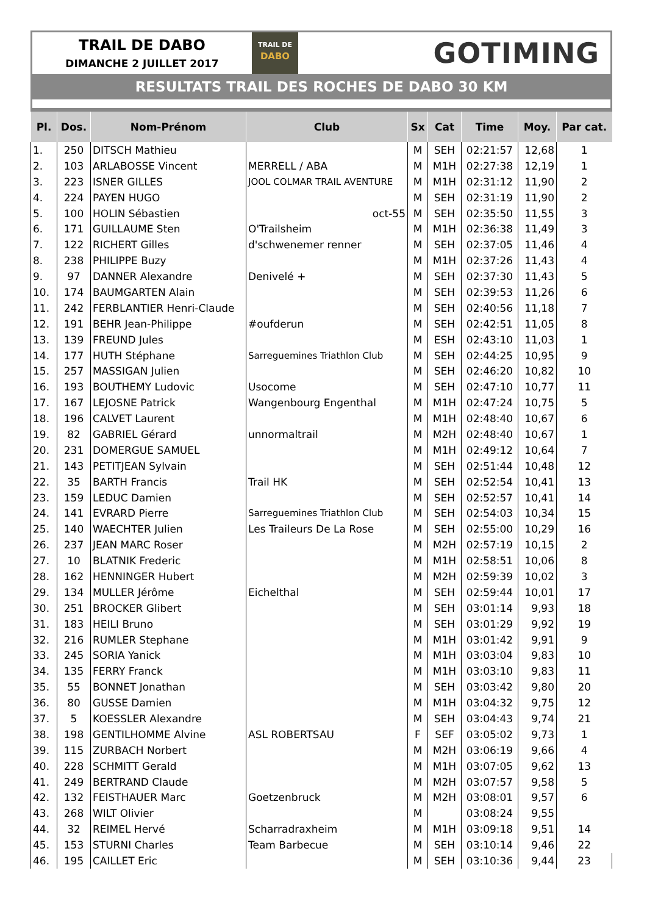TRAIL DE DABO
DIMANCHE 2 JUILLET 2017
TRAIL DE
DABO
GOTIMING
RESULTATS TRAIL DES ROCHES DE DABO 30 KM
| Pl. | Dos. | Nom-Prénom | Club | Sx | Cat | Time | Moy. | Par cat. |
| --- | --- | --- | --- | --- | --- | --- | --- | --- |
| 1. | 250 | DITSCH Mathieu | | M | SEH | 02:21:57 | 12,68 | 1 |
| 2. | 103 | ARLABOSSE Vincent | MERRELL / ABA | M | M1H | 02:27:38 | 12,19 | 1 |
| 3. | 223 | ISNER GILLES | JOOL COLMAR TRAIL AVENTURE | M | M1H | 02:31:12 | 11,90 | 2 |
| 4. | 224 | PAYEN HUGO | | M | SEH | 02:31:19 | 11,90 | 2 |
| 5. | 100 | HOLIN Sébastien | oct-55 | M | SEH | 02:35:50 | 11,55 | 3 |
| 6. | 171 | GUILLAUME Sten | O'Trailsheim | M | M1H | 02:36:38 | 11,49 | 3 |
| 7. | 122 | RICHERT Gilles | d'schwenemer renner | M | SEH | 02:37:05 | 11,46 | 4 |
| 8. | 238 | PHILIPPE Buzy | | M | M1H | 02:37:26 | 11,43 | 4 |
| 9. | 97 | DANNER Alexandre | Denivelé + | M | SEH | 02:37:30 | 11,43 | 5 |
| 10. | 174 | BAUMGARTEN Alain | | M | SEH | 02:39:53 | 11,26 | 6 |
| 11. | 242 | FERBLANTIER Henri-Claude | | M | SEH | 02:40:56 | 11,18 | 7 |
| 12. | 191 | BEHR Jean-Philippe | #oufderun | M | SEH | 02:42:51 | 11,05 | 8 |
| 13. | 139 | FREUND Jules | | M | ESH | 02:43:10 | 11,03 | 1 |
| 14. | 177 | HUTH Stéphane | Sarreguemines Triathlon Club | M | SEH | 02:44:25 | 10,95 | 9 |
| 15. | 257 | MASSIGAN Julien | | M | SEH | 02:46:20 | 10,82 | 10 |
| 16. | 193 | BOUTHEMY Ludovic | Usocome | M | SEH | 02:47:10 | 10,77 | 11 |
| 17. | 167 | LEJOSNE Patrick | Wangenbourg Engenthal | M | M1H | 02:47:24 | 10,75 | 5 |
| 18. | 196 | CALVET Laurent | | M | M1H | 02:48:40 | 10,67 | 6 |
| 19. | 82 | GABRIEL Gérard | unnormaltrail | M | M2H | 02:48:40 | 10,67 | 1 |
| 20. | 231 | DOMERGUE SAMUEL | | M | M1H | 02:49:12 | 10,64 | 7 |
| 21. | 143 | PETITJEAN Sylvain | | M | SEH | 02:51:44 | 10,48 | 12 |
| 22. | 35 | BARTH Francis | Trail HK | M | SEH | 02:52:54 | 10,41 | 13 |
| 23. | 159 | LEDUC Damien | | M | SEH | 02:52:57 | 10,41 | 14 |
| 24. | 141 | EVRARD Pierre | Sarreguemines Triathlon Club | M | SEH | 02:54:03 | 10,34 | 15 |
| 25. | 140 | WAECHTER Julien | Les Traileurs De La Rose | M | SEH | 02:55:00 | 10,29 | 16 |
| 26. | 237 | JEAN MARC Roser | | M | M2H | 02:57:19 | 10,15 | 2 |
| 27. | 10 | BLATNIK Frederic | | M | M1H | 02:58:51 | 10,06 | 8 |
| 28. | 162 | HENNINGER Hubert | | M | M2H | 02:59:39 | 10,02 | 3 |
| 29. | 134 | MULLER Jérôme | Eichelthal | M | SEH | 02:59:44 | 10,01 | 17 |
| 30. | 251 | BROCKER Glibert | | M | SEH | 03:01:14 | 9,93 | 18 |
| 31. | 183 | HEILI Bruno | | M | SEH | 03:01:29 | 9,92 | 19 |
| 32. | 216 | RUMLER Stephane | | M | M1H | 03:01:42 | 9,91 | 9 |
| 33. | 245 | SORIA Yanick | | M | M1H | 03:03:04 | 9,83 | 10 |
| 34. | 135 | FERRY Franck | | M | M1H | 03:03:10 | 9,83 | 11 |
| 35. | 55 | BONNET Jonathan | | M | SEH | 03:03:42 | 9,80 | 20 |
| 36. | 80 | GUSSE Damien | | M | M1H | 03:04:32 | 9,75 | 12 |
| 37. | 5 | KOESSLER Alexandre | | M | SEH | 03:04:43 | 9,74 | 21 |
| 38. | 198 | GENTILHOMME Alvine | ASL ROBERTSAU | F | SEF | 03:05:02 | 9,73 | 1 |
| 39. | 115 | ZURBACH Norbert | | M | M2H | 03:06:19 | 9,66 | 4 |
| 40. | 228 | SCHMITT Gerald | | M | M1H | 03:07:05 | 9,62 | 13 |
| 41. | 249 | BERTRAND Claude | | M | M2H | 03:07:57 | 9,58 | 5 |
| 42. | 132 | FEISTHAUER Marc | Goetzenbruck | M | M2H | 03:08:01 | 9,57 | 6 |
| 43. | 268 | WILT Olivier | | M | | 03:08:24 | 9,55 | |
| 44. | 32 | REIMEL Hervé | Scharradraxheim | M | M1H | 03:09:18 | 9,51 | 14 |
| 45. | 153 | STURNI Charles | Team Barbecue | M | SEH | 03:10:14 | 9,46 | 22 |
| 46. | 195 | CAILLET Eric | | M | SEH | 03:10:36 | 9,44 | 23 |